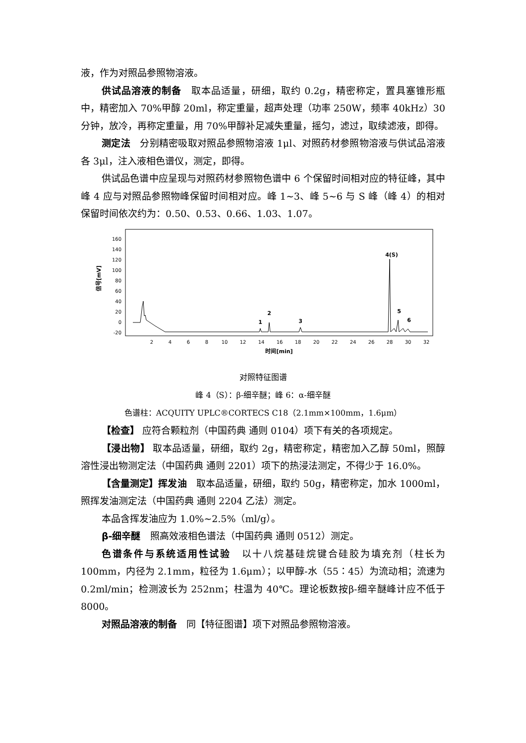液，作为对照品参照物溶液。
供试品溶液的制备　取本品适量，研细，取约 0.2g，精密称定，置具塞锥形瓶中，精密加入 70%甲醇 20ml，称定重量，超声处理（功率 250W，频率 40kHz）30 分钟，放冷，再称定重量，用 70%甲醇补足减失重量，摇匀，滤过，取续滤液，即得。
测定法　分别精密吸取对照品参照物溶液 1μl、对照药材参照物溶液与供试品溶液各 3μl，注入液相色谱仪，测定，即得。
供试品色谱中应呈现与对照药材参照物色谱中 6 个保留时间相对应的特征峰，其中峰 4 应与对照品参照物峰保留时间相对应。峰 1~3、峰 5~6 与 S 峰（峰 4）的相对保留时间依次约为：0.50、0.53、0.66、1.03、1.07。
信号[mV]
160
140
120
100
80
60
40
20
0
-20
2
4
6
8
10
12
14
16
18
20
22
24
26
28
30
32
时间[min]
1
2
3
4(S)
5
6
对照特征图谱
峰 4（S）：β-细辛醚；峰 6：α-细辛醚
色谱柱：ACQUITY UPLC®CORTECS C18（2.1mm×100mm，1.6μm）
【检查】 应符合颗粒剂（中国药典 通则 0104）项下有关的各项规定。
【浸出物】 取本品适量，研细，取约 2g，精密称定，精密加入乙醇 50ml，照醇溶性浸出物测定法（中国药典 通则 2201）项下的热浸法测定，不得少于 16.0%。
【含量测定】挥发油　取本品适量，研细，取约 50g，精密称定，加水 1000ml，照挥发油测定法（中国药典 通则 2204 乙法）测定。
本品含挥发油应为 1.0%~2.5%（ml/g）。
β-细辛醚　照高效液相色谱法（中国药典 通则 0512）测定。
色谱条件与系统适用性试验　以十八烷基硅烷键合硅胶为填充剂（柱长为 100mm，内径为 2.1mm，粒径为 1.6μm）；以甲醇-水（55∶45）为流动相；流速为 0.2ml/min；检测波长为 252nm；柱温为 40℃。理论板数按β-细辛醚峰计应不低于 8000。
对照品溶液的制备　同【特征图谱】项下对照品参照物溶液。